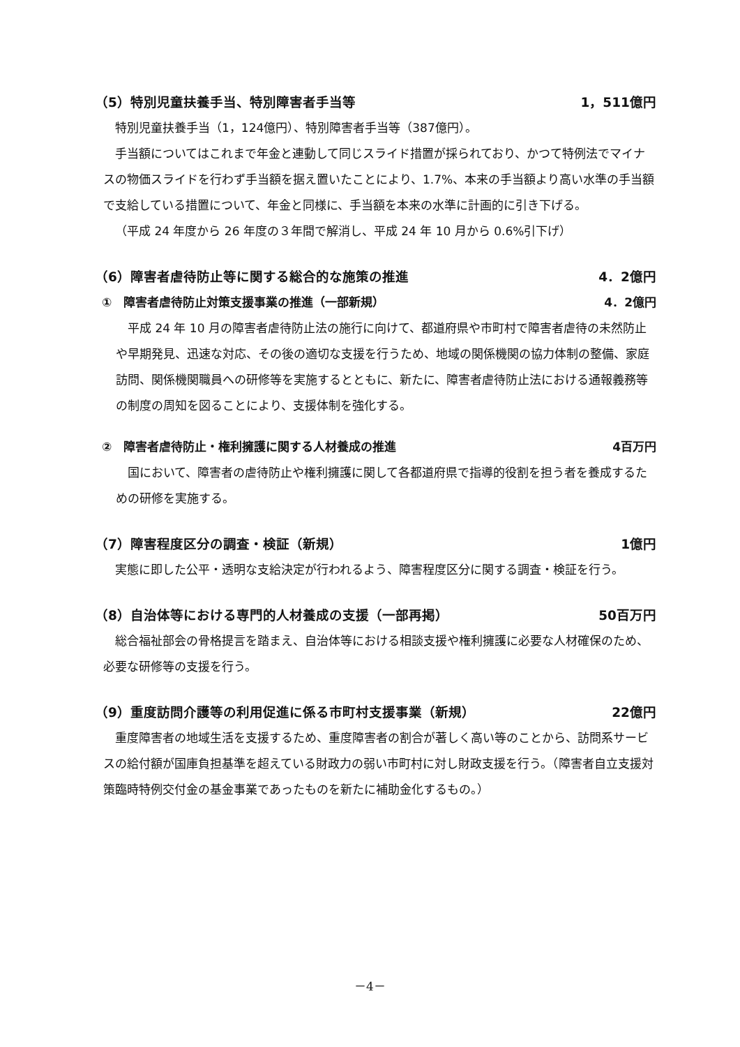（5）特別児童扶養手当、特別障害者手当等 1，511億円
特別児童扶養手当（1，124億円）、特別障害者手当等（387億円）。
手当額についてはこれまで年金と連動して同じスライド措置が採られており、かつて特例法でマイナスの物価スライドを行わず手当額を据え置いたことにより、1.7%、本来の手当額より高い水準の手当額で支給している措置について、年金と同様に、手当額を本来の水準に計画的に引き下げる。
（平成 24 年度から 26 年度の３年間で解消し、平成 24 年 10 月から 0.6%引下げ）
（6）障害者虐待防止等に関する総合的な施策の推進 4．2億円
①　障害者虐待防止対策支援事業の推進（一部新規） 4．2億円
平成 24 年 10 月の障害者虐待防止法の施行に向けて、都道府県や市町村で障害者虐待の未然防止や早期発見、迅速な対応、その後の適切な支援を行うため、地域の関係機関の協力体制の整備、家庭訪問、関係機関職員への研修等を実施するとともに、新たに、障害者虐待防止法における通報義務等の制度の周知を図ることにより、支援体制を強化する。
②　障害者虐待防止・権利擁護に関する人材養成の推進 4百万円
国において、障害者の虐待防止や権利擁護に関して各都道府県で指導的役割を担う者を養成するための研修を実施する。
（7）障害程度区分の調査・検証（新規） 1億円
実態に即した公平・透明な支給決定が行われるよう、障害程度区分に関する調査・検証を行う。
（8）自治体等における専門的人材養成の支援（一部再掲） 50百万円
総合福祉部会の骨格提言を踏まえ、自治体等における相談支援や権利擁護に必要な人材確保のため、必要な研修等の支援を行う。
（9）重度訪問介護等の利用促進に係る市町村支援事業（新規） 22億円
重度障害者の地域生活を支援するため、重度障害者の割合が著しく高い等のことから、訪問系サービスの給付額が国庫負担基準を超えている財政力の弱い市町村に対し財政支援を行う。（障害者自立支援対策臨時特例交付金の基金事業であったものを新たに補助金化するもの。）
－4－